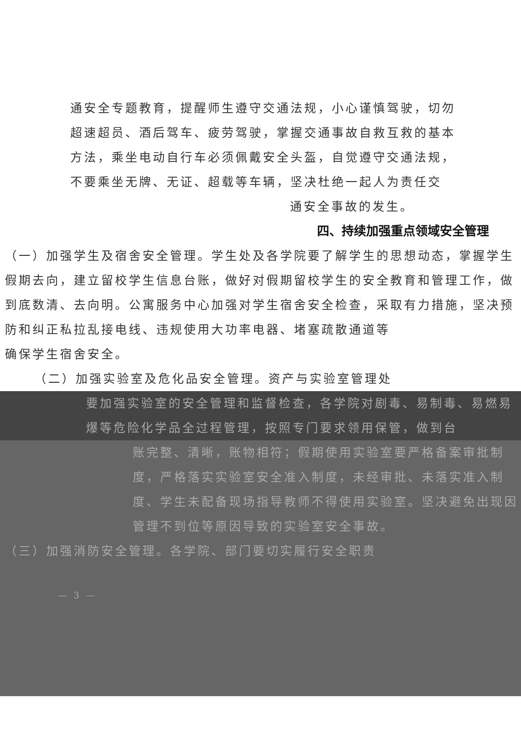通安全专题教育，提醒师生遵守交通法规，小心谨慎驾驶，切勿
超速超员、酒后驾车、疲劳驾驶，掌握交通事故自救互救的基本
方法，乘坐电动自行车必须佩戴安全头盔，自觉遵守交通法规，
不要乘坐无牌、无证、超载等车辆，坚决杜绝一起人为责任交
通安全事故的发生。
四、持续加强重点领域安全管理
（一）加强学生及宿舍安全管理。学生处及各学院要了解学生的思想动态，掌握学生假期去向，建立留校学生信息台账，做好对假期留校学生的安全教育和管理工作，做到底数清、去向明。公寓服务中心加强对学生宿舍安全检查，采取有力措施，坚决预防和纠正私拉乱接电线、违规使用大功率电器、堵塞疏散通道等
确保学生宿舍安全。
（二）加强实验室及危化品安全管理。资产与实验室管理处
要加强实验室的安全管理和监督检查，各学院对剧毒、易制毒、易燃易爆等危险化学品全过程管理，按照专门要求领用保管，做到台
账完整、清晰，账物相符；假期使用实验室要严格备案审批制度，严格落实实验室安全准入制度，未经审批、未落实准入制度、学生未配备现场指导教师不得使用实验室。坚决避免出现因管理不到位等原因导致的实验室安全事故。
（三）加强消防安全管理。各学院、部门要切实履行安全职责
— 3 —